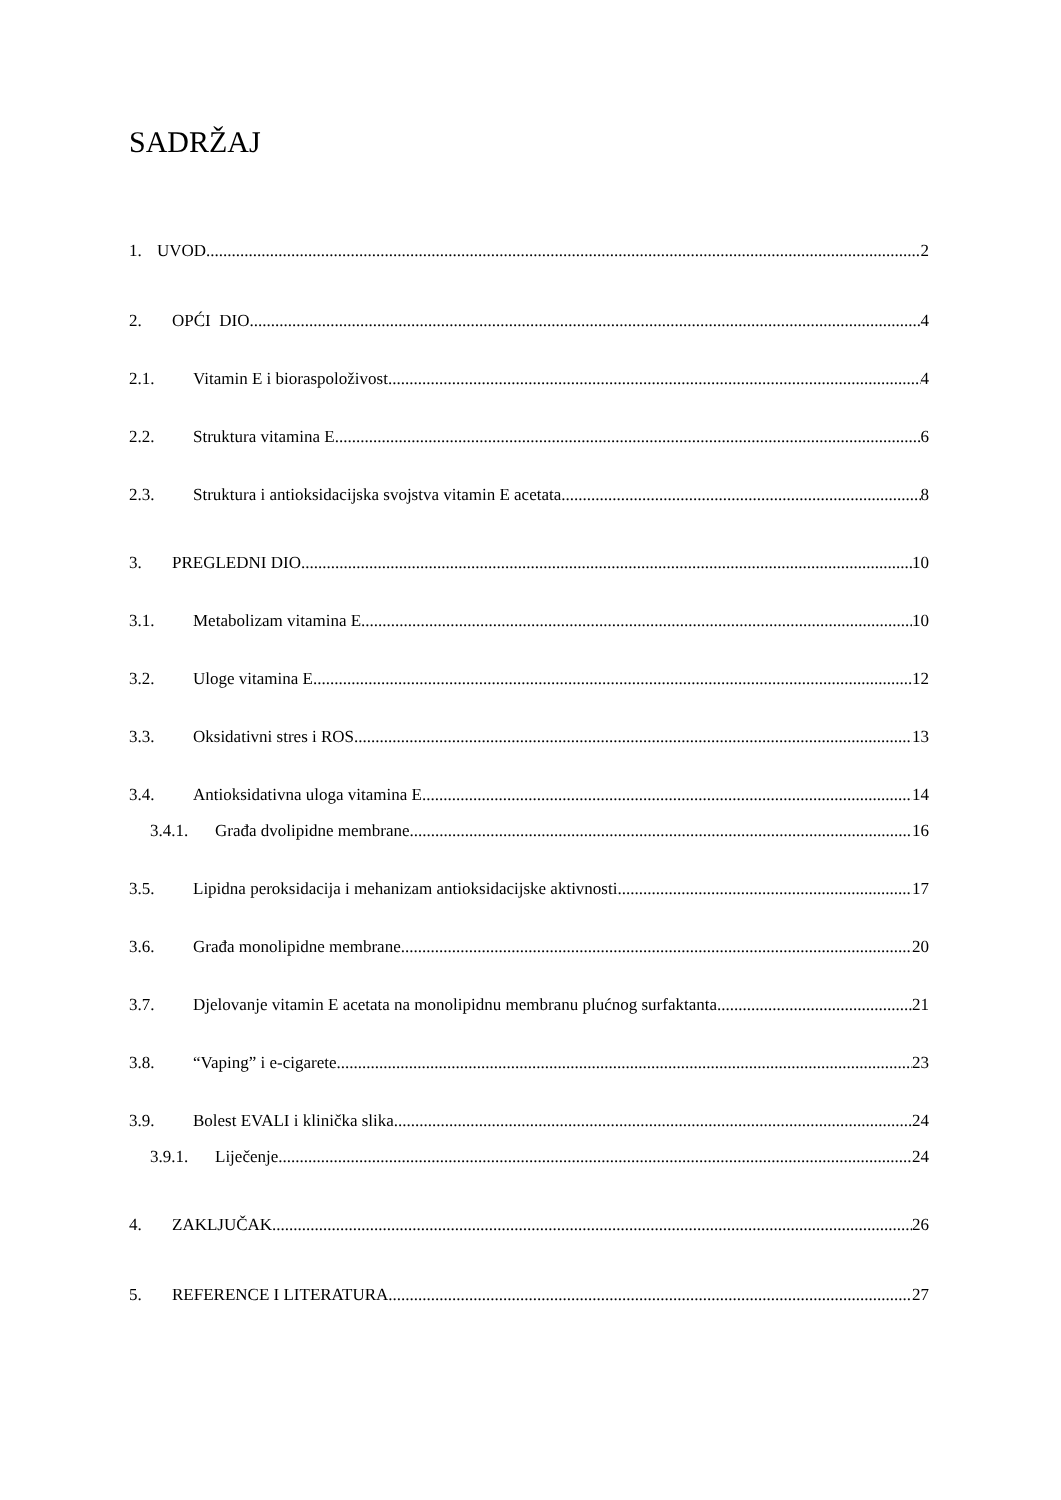SADRŽAJ
1. UVOD 2
2. OPĆI DIO 4
2.1. Vitamin E i bioraspoloživost 4
2.2. Struktura vitamina E 6
2.3. Struktura i antioksidacijska svojstva vitamin E acetata 8
3. PREGLEDNI DIO 10
3.1. Metabolizam vitamina E 10
3.2. Uloge vitamina E 12
3.3. Oksidativni stres i ROS 13
3.4. Antioksidativna uloga vitamina E 14
3.4.1. Građa dvolipidne membrane 16
3.5. Lipidna peroksidacija i mehanizam antioksidacijske aktivnosti 17
3.6. Građa monolipidne membrane 20
3.7. Djelovanje vitamin E acetata na monolipidnu membranu plućnog surfaktanta 21
3.8. “Vaping” i e-cigarete 23
3.9. Bolest EVALI i klinička slika 24
3.9.1. Liječenje 24
4. ZAKLJUČAK 26
5. REFERENCE I LITERATURA 27